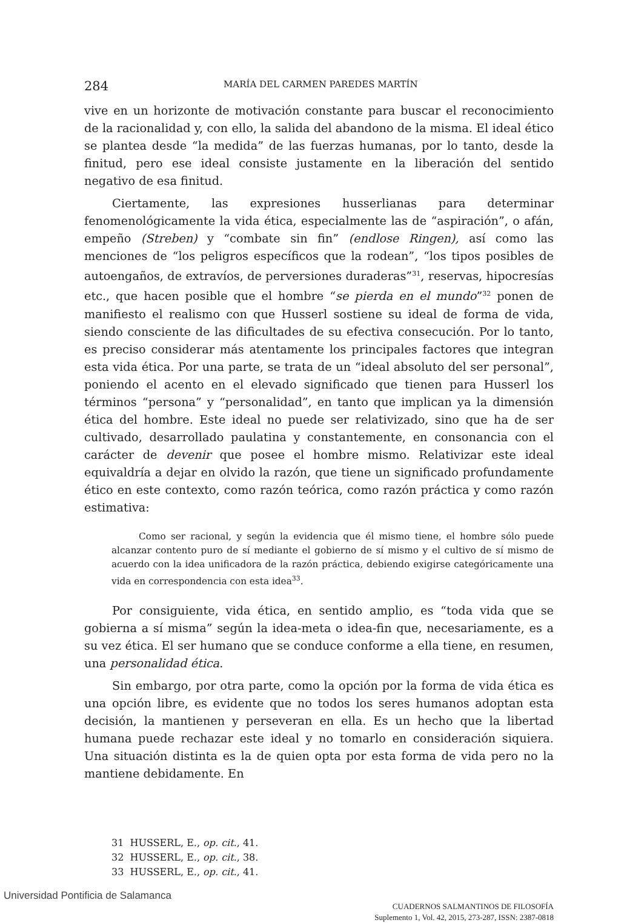284 MARÍA DEL CARMEN PAREDES MARTÍN
vive en un horizonte de motivación constante para buscar el reconocimiento de la racionalidad y, con ello, la salida del abandono de la misma. El ideal ético se plantea desde “la medida” de las fuerzas humanas, por lo tanto, desde la finitud, pero ese ideal consiste justamente en la liberación del sentido negativo de esa finitud.
Ciertamente, las expresiones husserlianas para determinar fenomenológicamente la vida ética, especialmente las de “aspiración”, o afán, empeño (Streben) y “combate sin fin” (endlose Ringen), así como las menciones de “los peligros específicos que la rodean”, “los tipos posibles de autoengaños, de extravíos, de perversiones duraderas”<sup>31</sup>, reservas, hipocresías etc., que hacen posible que el hombre “se pierda en el mundo”<sup>32</sup> ponen de manifiesto el realismo con que Husserl sostiene su ideal de forma de vida, siendo consciente de las dificultades de su efectiva consecución. Por lo tanto, es preciso considerar más atentamente los principales factores que integran esta vida ética. Por una parte, se trata de un “ideal absoluto del ser personal”, poniendo el acento en el elevado significado que tienen para Husserl los términos “persona” y “personalidad”, en tanto que implican ya la dimensión ética del hombre. Este ideal no puede ser relativizado, sino que ha de ser cultivado, desarrollado paulatina y constantemente, en consonancia con el carácter de devenir que posee el hombre mismo. Relativizar este ideal equivaldría a dejar en olvido la razón, que tiene un significado profundamente ético en este contexto, como razón teórica, como razón práctica y como razón estimativa:
Como ser racional, y según la evidencia que él mismo tiene, el hombre sólo puede alcanzar contento puro de sí mediante el gobierno de sí mismo y el cultivo de sí mismo de acuerdo con la idea unificadora de la razón práctica, debiendo exigirse categóricamente una vida en correspondencia con esta idea<sup>33</sup>.
Por consiguiente, vida ética, en sentido amplio, es “toda vida que se gobierna a sí misma” según la idea-meta o idea-fin que, necesariamente, es a su vez ética. El ser humano que se conduce conforme a ella tiene, en resumen, una personalidad ética.
Sin embargo, por otra parte, como la opción por la forma de vida ética es una opción libre, es evidente que no todos los seres humanos adoptan esta decisión, la mantienen y perseveran en ella. Es un hecho que la libertad humana puede rechazar este ideal y no tomarlo en consideración siquiera. Una situación distinta es la de quien opta por esta forma de vida pero no la mantiene debidamente. En
31 HUSSERL, E., op. cit., 41.
32 HUSSERL, E., op. cit., 38.
33 HUSSERL, E., op. cit., 41.
CUADERNOS SALMANTINOS DE FILOSOFÍA
Suplemento 1, Vol. 42, 2015, 273-287, ISSN: 2387-0818
Universidad Pontificia de Salamanca